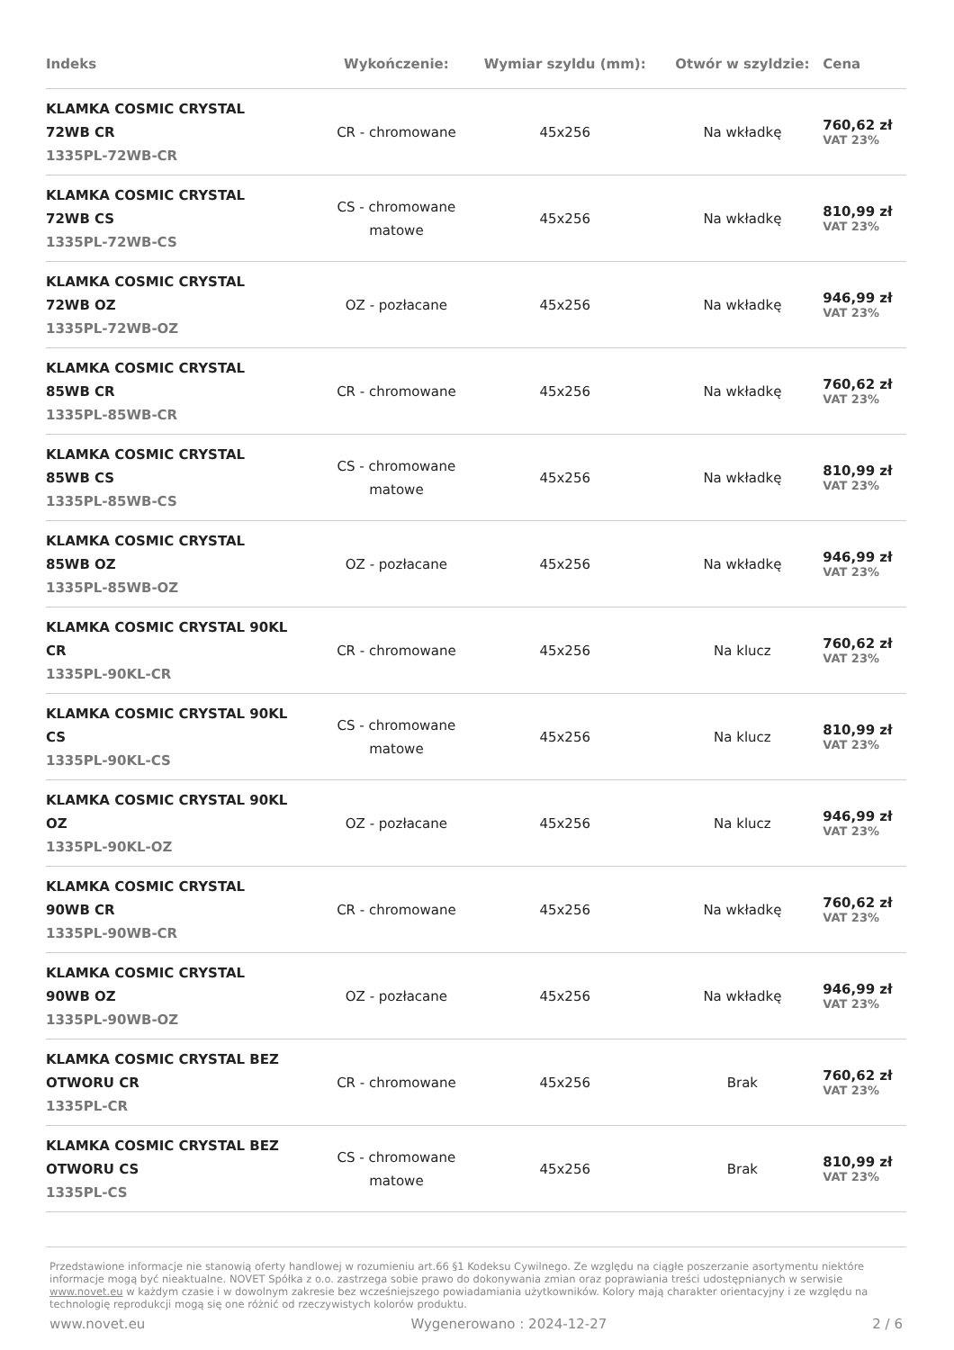| Indeks | Wykończenie: | Wymiar szyldu (mm): | Otwór w szyldzie: | Cena |
| --- | --- | --- | --- | --- |
| KLAMKA COSMIC CRYSTAL 72WB CR 1335PL-72WB-CR | CR - chromowane | 45x256 | Na wkładkę | 760,62 zł VAT 23% |
| KLAMKA COSMIC CRYSTAL 72WB CS 1335PL-72WB-CS | CS - chromowane matowe | 45x256 | Na wkładkę | 810,99 zł VAT 23% |
| KLAMKA COSMIC CRYSTAL 72WB OZ 1335PL-72WB-OZ | OZ - pozłacane | 45x256 | Na wkładkę | 946,99 zł VAT 23% |
| KLAMKA COSMIC CRYSTAL 85WB CR 1335PL-85WB-CR | CR - chromowane | 45x256 | Na wkładkę | 760,62 zł VAT 23% |
| KLAMKA COSMIC CRYSTAL 85WB CS 1335PL-85WB-CS | CS - chromowane matowe | 45x256 | Na wkładkę | 810,99 zł VAT 23% |
| KLAMKA COSMIC CRYSTAL 85WB OZ 1335PL-85WB-OZ | OZ - pozłacane | 45x256 | Na wkładkę | 946,99 zł VAT 23% |
| KLAMKA COSMIC CRYSTAL 90KL CR 1335PL-90KL-CR | CR - chromowane | 45x256 | Na klucz | 760,62 zł VAT 23% |
| KLAMKA COSMIC CRYSTAL 90KL CS 1335PL-90KL-CS | CS - chromowane matowe | 45x256 | Na klucz | 810,99 zł VAT 23% |
| KLAMKA COSMIC CRYSTAL 90KL OZ 1335PL-90KL-OZ | OZ - pozłacane | 45x256 | Na klucz | 946,99 zł VAT 23% |
| KLAMKA COSMIC CRYSTAL 90WB CR 1335PL-90WB-CR | CR - chromowane | 45x256 | Na wkładkę | 760,62 zł VAT 23% |
| KLAMKA COSMIC CRYSTAL 90WB OZ 1335PL-90WB-OZ | OZ - pozłacane | 45x256 | Na wkładkę | 946,99 zł VAT 23% |
| KLAMKA COSMIC CRYSTAL BEZ OTWORU CR 1335PL-CR | CR - chromowane | 45x256 | Brak | 760,62 zł VAT 23% |
| KLAMKA COSMIC CRYSTAL BEZ OTWORU CS 1335PL-CS | CS - chromowane matowe | 45x256 | Brak | 810,99 zł VAT 23% |
Przedstawione informacje nie stanowią oferty handlowej w rozumieniu art.66 §1 Kodeksu Cywilnego. Ze względu na ciągłe poszerzanie asortymentu niektóre informacje mogą być nieaktualne. NOVET Spółka z o.o. zastrzega sobie prawo do dokonywania zmian oraz poprawiania treści udostępnianych w serwisie www.novet.eu w każdym czasie i w dowolnym zakresie bez wcześniejszego powiadamiania użytkowników. Kolory mają charakter orientacyjny i ze względu na technologię reprodukcji mogą się one różnić od rzeczywistych kolorów produktu.
www.novet.eu Wygenerowano : 2024-12-27 2 / 6